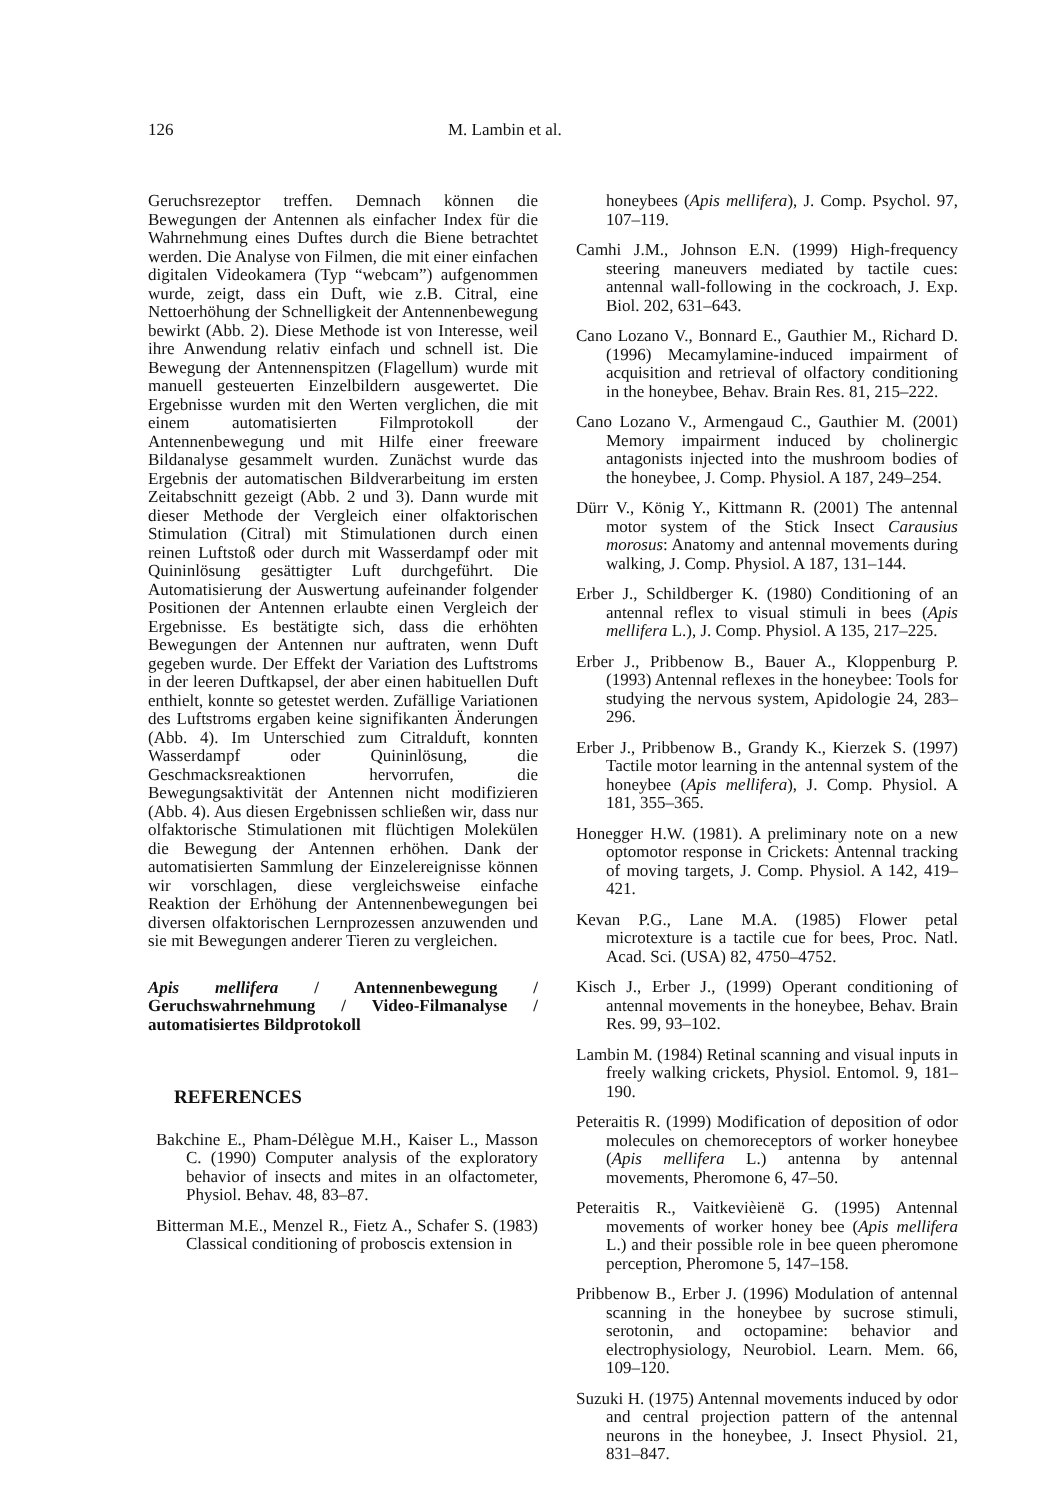126 M. Lambin et al.
Geruchsrezeptor treffen. Demnach können die Bewegungen der Antennen als einfacher Index für die Wahrnehmung eines Duftes durch die Biene betrachtet werden. Die Analyse von Filmen, die mit einer einfachen digitalen Videokamera (Typ “webcam”) aufgenommen wurde, zeigt, dass ein Duft, wie z.B. Citral, eine Nettoerhöhung der Schnelligkeit der Antennenbewegung bewirkt (Abb. 2). Diese Methode ist von Interesse, weil ihre Anwendung relativ einfach und schnell ist. Die Bewegung der Antennenspitzen (Flagellum) wurde mit manuell gesteuerten Einzelbildern ausgewertet. Die Ergebnisse wurden mit den Werten verglichen, die mit einem automatisierten Filmprotokoll der Antennenbewegung und mit Hilfe einer freeware Bildanalyse gesammelt wurden. Zunächst wurde das Ergebnis der automatischen Bildverarbeitung im ersten Zeitabschnitt gezeigt (Abb. 2 und 3). Dann wurde mit dieser Methode der Vergleich einer olfaktorischen Stimulation (Citral) mit Stimulationen durch einen reinen Luftstoß oder durch mit Wasserdampf oder mit Quininlösung gesättigter Luft durchgeführt. Die Automatisierung der Auswertung aufeinander folgender Positionen der Antennen erlaubte einen Vergleich der Ergebnisse. Es bestätigte sich, dass die erhöhten Bewegungen der Antennen nur auftraten, wenn Duft gegeben wurde. Der Effekt der Variation des Luftstroms in der leeren Duftkapsel, der aber einen habituellen Duft enthielt, konnte so getestet werden. Zufällige Variationen des Luftstroms ergaben keine signifikanten Änderungen (Abb. 4). Im Unterschied zum Citralduft, konnten Wasserdampf oder Quininlösung, die Geschmacksreaktionen hervorrufen, die Bewegungsaktivität der Antennen nicht modifizieren (Abb. 4). Aus diesen Ergebnissen schließen wir, dass nur olfaktorische Stimulationen mit flüchtigen Molekülen die Bewegung der Antennen erhöhen. Dank der automatisierten Sammlung der Einzelereignisse können wir vorschlagen, diese vergleichsweise einfache Reaktion der Erhöhung der Antennenbewegungen bei diversen olfaktorischen Lernprozessen anzuwenden und sie mit Bewegungen anderer Tieren zu vergleichen.
Apis mellifera / Antennenbewegung / Geruchswahrnehmung / Video-Filmanalyse / automatisiertes Bildprotokoll
REFERENCES
Bakchine E., Pham-Délègue M.H., Kaiser L., Masson C. (1990) Computer analysis of the exploratory behavior of insects and mites in an olfactometer, Physiol. Behav. 48, 83–87.
Bitterman M.E., Menzel R., Fietz A., Schafer S. (1983) Classical conditioning of proboscis extension in
honeybees (Apis mellifera), J. Comp. Psychol. 97, 107–119.
Camhi J.M., Johnson E.N. (1999) High-frequency steering maneuvers mediated by tactile cues: antennal wall-following in the cockroach, J. Exp. Biol. 202, 631–643.
Cano Lozano V., Bonnard E., Gauthier M., Richard D. (1996) Mecamylamine-induced impairment of acquisition and retrieval of olfactory conditioning in the honeybee, Behav. Brain Res. 81, 215–222.
Cano Lozano V., Armengaud C., Gauthier M. (2001) Memory impairment induced by cholinergic antagonists injected into the mushroom bodies of the honeybee, J. Comp. Physiol. A 187, 249–254.
Dürr V., König Y., Kittmann R. (2001) The antennal motor system of the Stick Insect Carausius morosus: Anatomy and antennal movements during walking, J. Comp. Physiol. A 187, 131–144.
Erber J., Schildberger K. (1980) Conditioning of an antennal reflex to visual stimuli in bees (Apis mellifera L.), J. Comp. Physiol. A 135, 217–225.
Erber J., Pribbenow B., Bauer A., Kloppenburg P. (1993) Antennal reflexes in the honeybee: Tools for studying the nervous system, Apidologie 24, 283–296.
Erber J., Pribbenow B., Grandy K., Kierzek S. (1997) Tactile motor learning in the antennal system of the honeybee (Apis mellifera), J. Comp. Physiol. A 181, 355–365.
Honegger H.W. (1981). A preliminary note on a new optomotor response in Crickets: Antennal tracking of moving targets, J. Comp. Physiol. A 142, 419–421.
Kevan P.G., Lane M.A. (1985) Flower petal microtexture is a tactile cue for bees, Proc. Natl. Acad. Sci. (USA) 82, 4750–4752.
Kisch J., Erber J., (1999) Operant conditioning of antennal movements in the honeybee, Behav. Brain Res. 99, 93–102.
Lambin M. (1984) Retinal scanning and visual inputs in freely walking crickets, Physiol. Entomol. 9, 181–190.
Peteraitis R. (1999) Modification of deposition of odor molecules on chemoreceptors of worker honeybee (Apis mellifera L.) antenna by antennal movements, Pheromone 6, 47–50.
Peteraitis R., Vaitkevièienë G. (1995) Antennal movements of worker honey bee (Apis mellifera L.) and their possible role in bee queen pheromone perception, Pheromone 5, 147–158.
Pribbenow B., Erber J. (1996) Modulation of antennal scanning in the honeybee by sucrose stimuli, serotonin, and octopamine: behavior and electrophysiology, Neurobiol. Learn. Mem. 66, 109–120.
Suzuki H. (1975) Antennal movements induced by odor and central projection pattern of the antennal neurons in the honeybee, J. Insect Physiol. 21, 831–847.